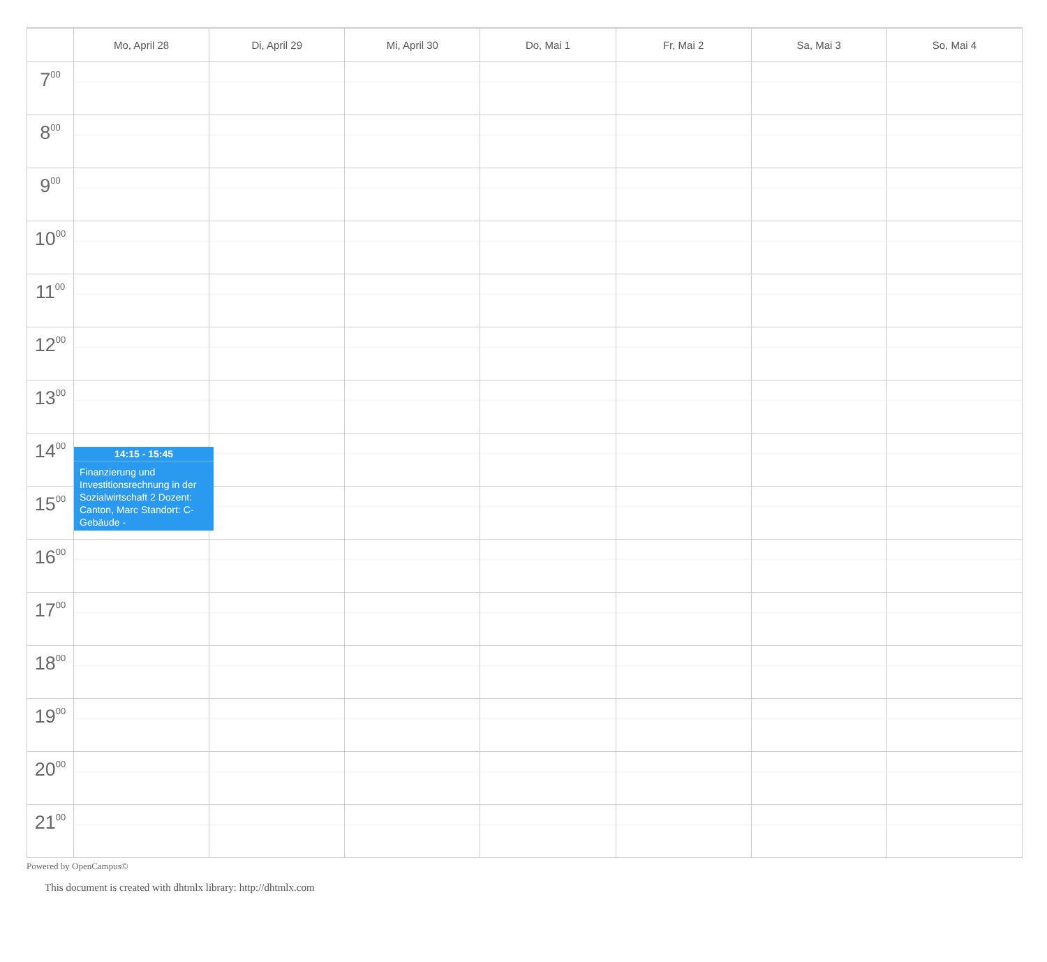| | Mo, April 28 | Di, April 29 | Mi, April 30 | Do, Mai 1 | Fr, Mai 2 | Sa, Mai 3 | So, Mai 4 |
| --- | --- | --- | --- | --- | --- | --- | --- |
| 7<sup>00</sup> | | | | | | | |
| 8<sup>00</sup> | | | | | | | |
| 9<sup>00</sup> | | | | | | | |
| 10<sup>00</sup> | | | | | | | |
| 11<sup>00</sup> | | | | | | | |
| 12<sup>00</sup> | | | | | | | |
| 13<sup>00</sup> | | | | | | | |
| 14<sup>00</sup> | | | | | | | |
| 15<sup>00</sup> | | | | | | | |
| 16<sup>00</sup> | | | | | | | |
| 17<sup>00</sup> | | | | | | | |
| 18<sup>00</sup> | | | | | | | |
| 19<sup>00</sup> | | | | | | | |
| 20<sup>00</sup> | | | | | | | |
| 21<sup>00</sup> | | | | | | | |
14:15 - 15:45
Finanzierung und Investitionsrechnung in der Sozialwirtschaft 2 Dozent: Canton, Marc Standort: C-Gebäude -
Powered by OpenCampus©
This document is created with dhtmlx library: http://dhtmlx.com